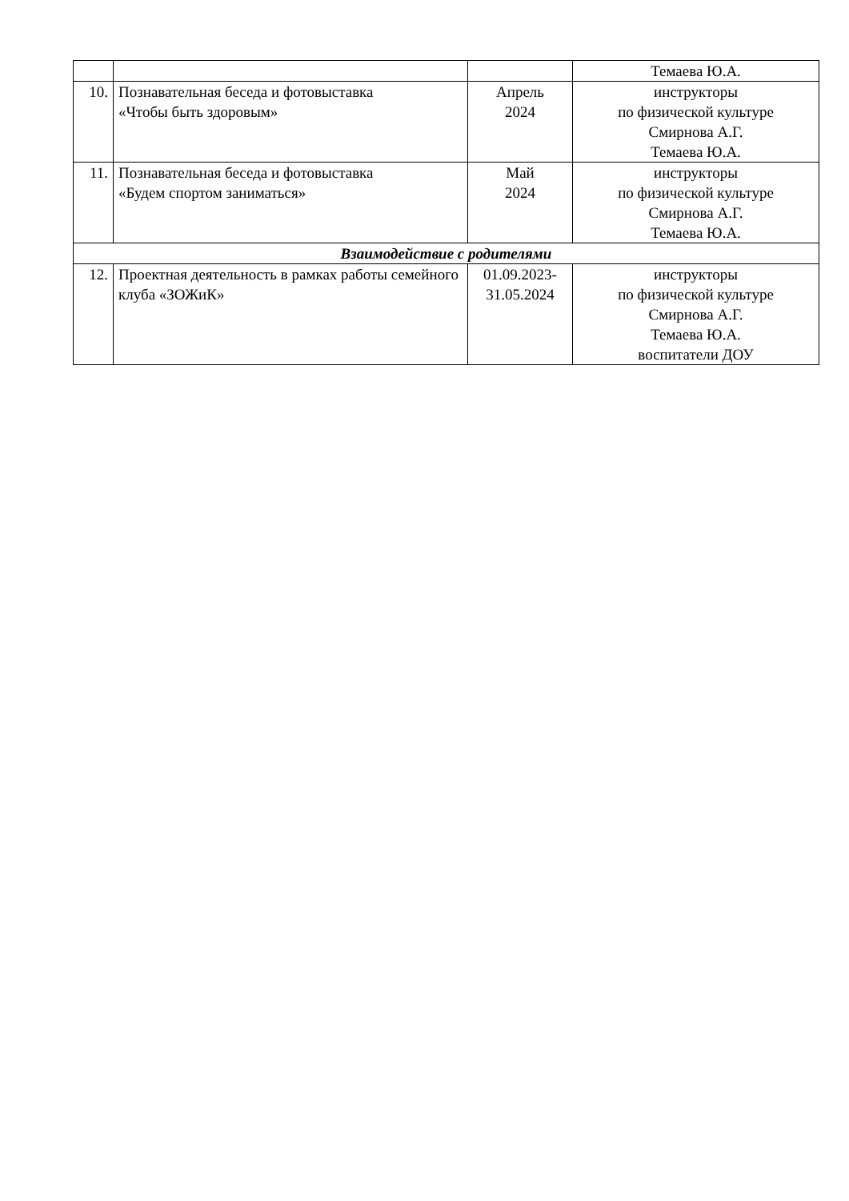| | | | Темаева Ю.А. |
| 10. | Познавательная беседа и фотовыставка «Чтобы быть здоровым» | Апрель 2024 | инструкторы по физической культуре Смирнова А.Г. Темаева Ю.А. |
| 11. | Познавательная беседа и фотовыставка «Будем спортом заниматься» | Май 2024 | инструкторы по физической культуре Смирнова А.Г. Темаева Ю.А. |
| Взаимодействие с родителями | | | |
| 12. | Проектная деятельность в рамках работы семейного клуба «ЗОЖиК» | 01.09.2023- 31.05.2024 | инструкторы по физической культуре Смирнова А.Г. Темаева Ю.А. воспитатели ДОУ |